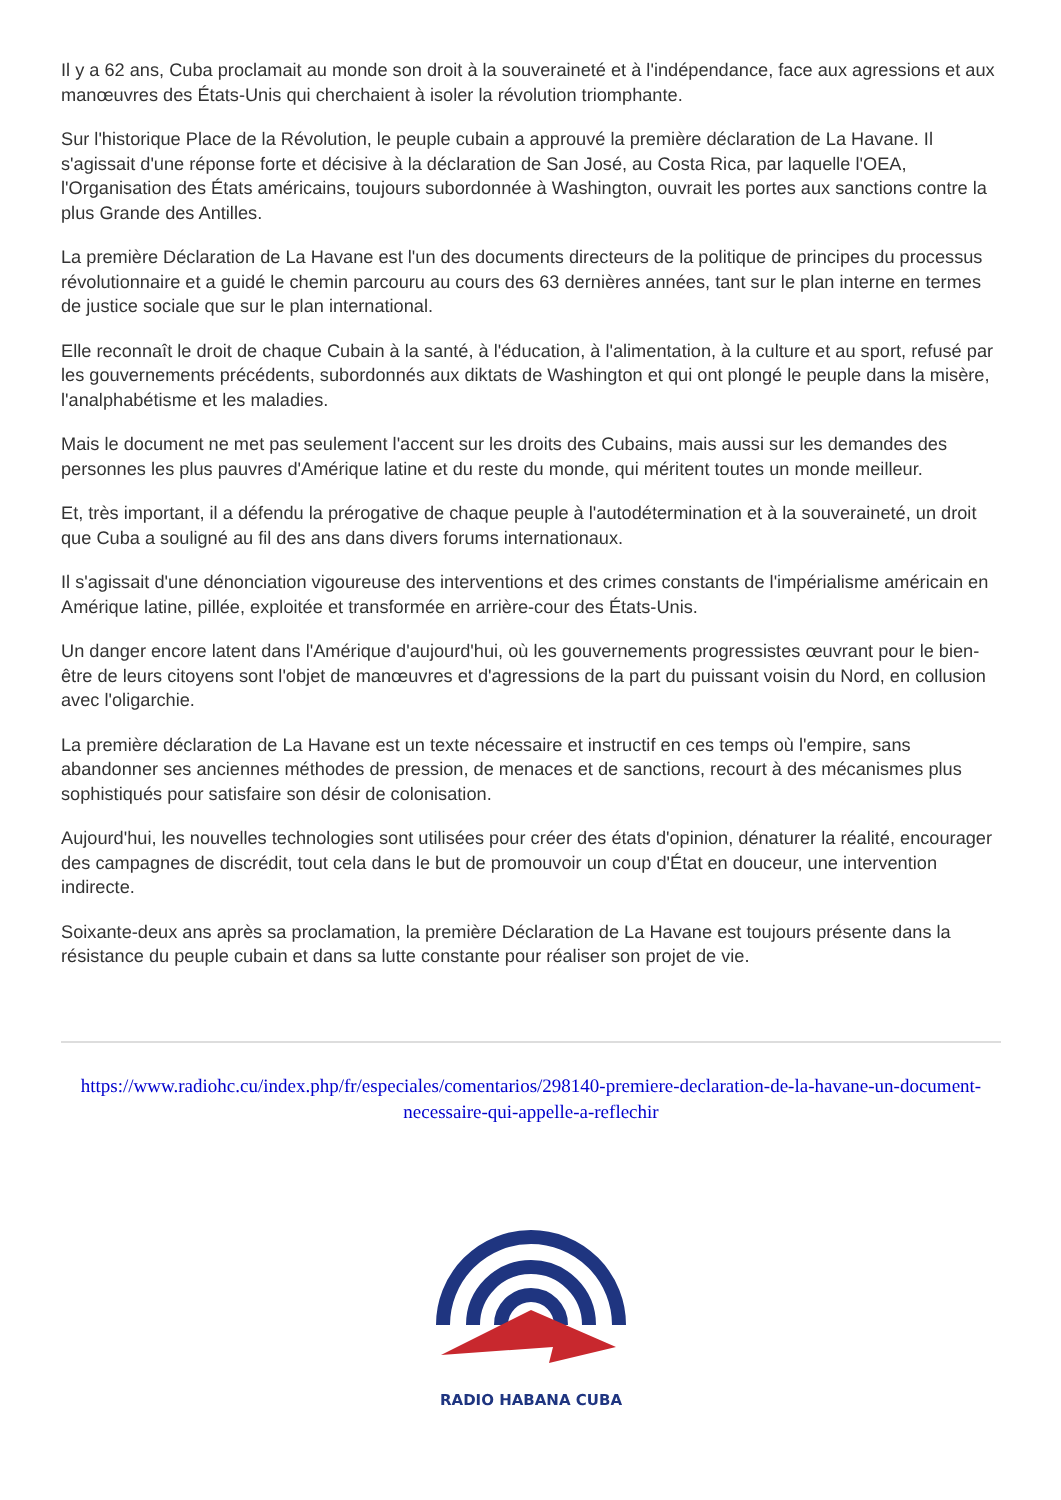Il y a 62 ans, Cuba proclamait au monde son droit à la souveraineté et à l'indépendance, face aux agressions et aux manœuvres des États-Unis qui cherchaient à isoler la révolution triomphante.
Sur l'historique Place de la Révolution, le peuple cubain a approuvé la première déclaration de La Havane. Il s'agissait d'une réponse forte et décisive à la déclaration de San José, au Costa Rica, par laquelle l'OEA, l'Organisation des États américains, toujours subordonnée à Washington, ouvrait les portes aux sanctions contre la plus Grande des Antilles.
La première Déclaration de La Havane est l'un des documents directeurs de la politique de principes du processus révolutionnaire et a guidé le chemin parcouru au cours des 63 dernières années, tant sur le plan interne en termes de justice sociale que sur le plan international.
Elle reconnaît le droit de chaque Cubain à la santé, à l'éducation, à l'alimentation, à la culture et au sport, refusé par les gouvernements précédents, subordonnés aux diktats de Washington et qui ont plongé le peuple dans la misère, l'analphabétisme et les maladies.
Mais le document ne met pas seulement l'accent sur les droits des Cubains, mais aussi sur les demandes des personnes les plus pauvres d'Amérique latine et du reste du monde, qui méritent toutes un monde meilleur.
Et, très important, il a défendu la prérogative de chaque peuple à l'autodétermination et à la souveraineté, un droit que Cuba a souligné au fil des ans dans divers forums internationaux.
Il s'agissait d'une dénonciation vigoureuse des interventions et des crimes constants de l'impérialisme américain en Amérique latine, pillée, exploitée et transformée en arrière-cour des États-Unis.
Un danger encore latent dans l'Amérique d'aujourd'hui, où les gouvernements progressistes œuvrant pour le bien-être de leurs citoyens sont l'objet de manœuvres et d'agressions de la part du puissant voisin du Nord, en collusion avec l'oligarchie.
La première déclaration de La Havane est un texte nécessaire et instructif en ces temps où l'empire, sans abandonner ses anciennes méthodes de pression, de menaces et de sanctions, recourt à des mécanismes plus sophistiqués pour satisfaire son désir de colonisation.
Aujourd'hui, les nouvelles technologies sont utilisées pour créer des états d'opinion, dénaturer la réalité, encourager des campagnes de discrédit, tout cela dans le but de promouvoir un coup d'État en douceur, une intervention indirecte.
Soixante-deux ans après sa proclamation, la première Déclaration de La Havane est toujours présente dans la résistance du peuple cubain et dans sa lutte constante pour réaliser son projet de vie.
https://www.radiohc.cu/index.php/fr/especiales/comentarios/298140-premiere-declaration-de-la-havane-un-document-necessaire-qui-appelle-a-reflechir
RADIO HABANA CUBA